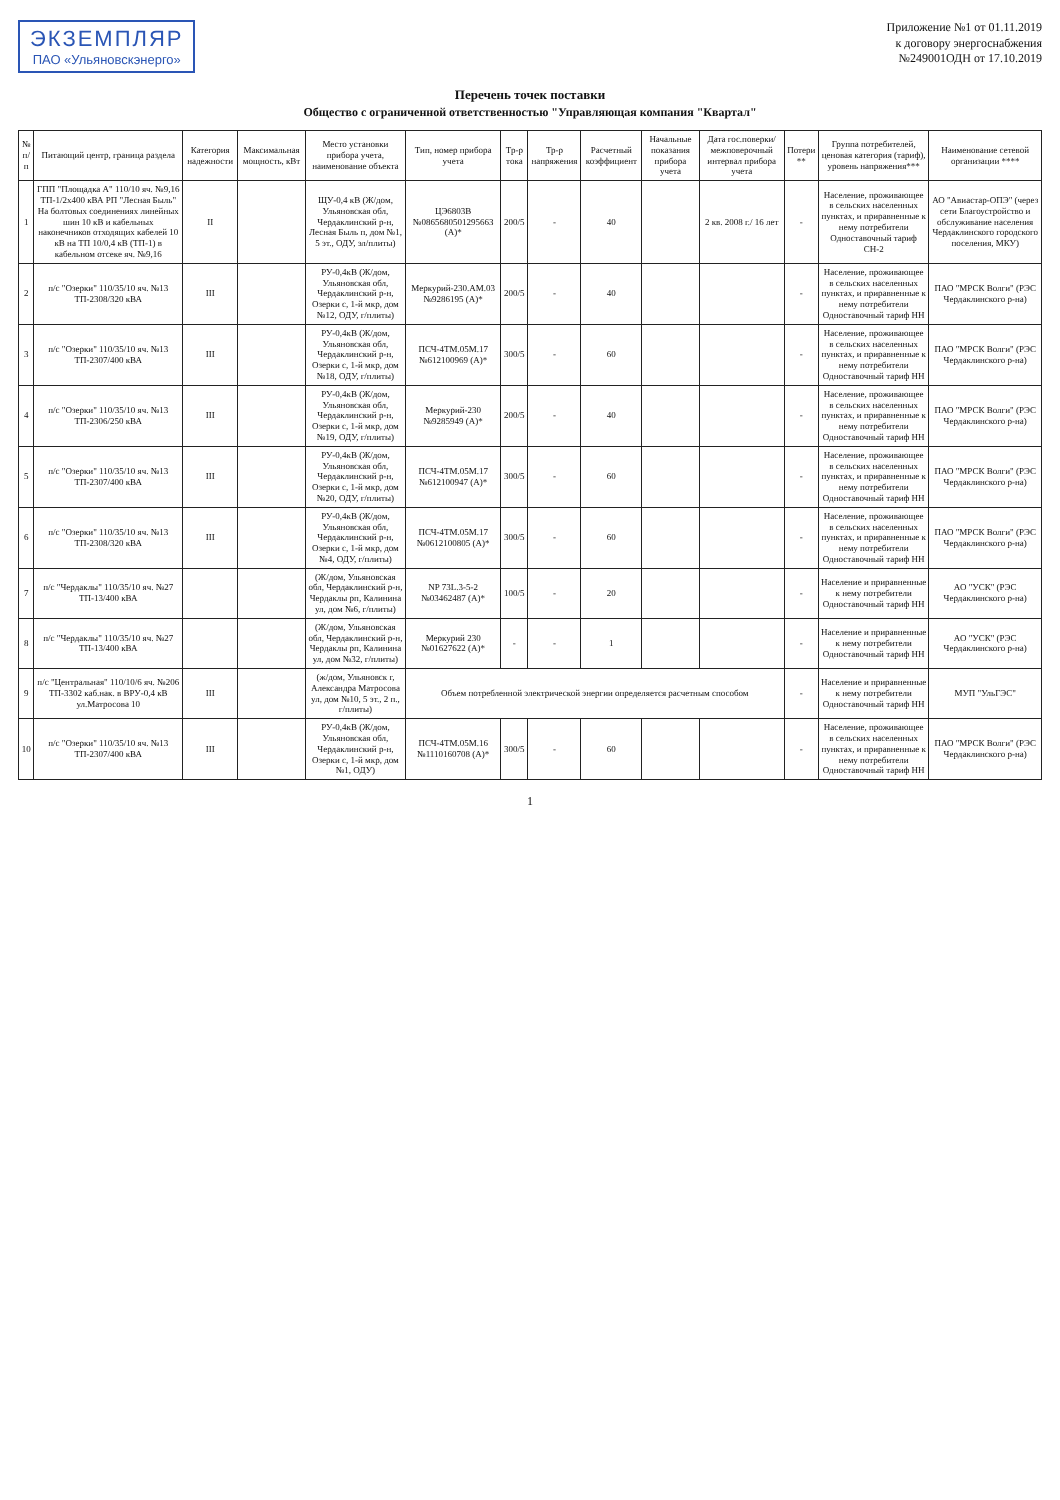ЭКЗЕМПЛЯР
ПАО «Ульяновскэнерго»
Приложение №1 от 01.11.2019
к договору энергоснабжения
№249001ОДН от 17.10.2019
Перечень точек поставки
Общество с ограниченной ответственностью "Управляющая компания "Квартал"
| № п/п | Питающий центр, граница раздела | Категория надежности | Максимальная мощность, кВт | Место установки прибора учета, наименование объекта | Тип, номер прибора учета | Тр-р тока | Тр-р напряжения | Расчетный коэффициент | Начальные показания прибора учета | Дата гос.поверки/ межповерочный интервал прибора учета | Потери ** | Группа потребителей, ценовая категория (тариф), уровень напряжения*** | Наименование сетевой организации **** |
| --- | --- | --- | --- | --- | --- | --- | --- | --- | --- | --- | --- | --- | --- |
| 1 | ГПП "Площадка А" 110/10 яч. №9,16 ТП-1/2х400 кВА РП "Лесная Быль" На болтовых соединениях линейных шин 10 кВ и кабельных наконечников отходящих кабелей 10 кВ на ТП 10/0,4 кВ (ТП-1) в кабельном отсеке яч. №9,16 | II | | ЩУ-0,4 кВ (Ж/дом, Ульяновская обл, Чердаклинский р-н, Лесная Быль п, дом №1, 5 эт., ОДУ, эл/плиты) | ЦЭ6803В №086568050129566З (А)* | 200/5 | - | 40 | | 2 кв. 2008 г./ 16 лет | - | Население, проживающее в сельских населенных пунктах, и приравненные к нему потребители Одноставочный тариф СН-2 | АО "Авиастар-ОПЭ" (через сети Благоустройство и обслуживание населения Чердаклинского городского поселения, МКУ) |
| 2 | п/с "Озерки" 110/35/10 яч. №13 ТП-2308/320 кВА | III | | РУ-0,4кВ (Ж/дом, Ульяновская обл, Чердаклинский р-н, Озерки с, 1-й мкр, дом №12, ОДУ, г/плиты) | Меркурий-230.АМ.03 №9286195 (А)* | 200/5 | - | 40 | | | - | Население, проживающее в сельских населенных пунктах, и приравненные к нему потребители Одноставочный тариф НН | ПАО "МРСК Волги" (РЭС Чердаклинского р-на) |
| 3 | п/с "Озерки" 110/35/10 яч. №13 ТП-2307/400 кВА | III | | РУ-0,4кВ (Ж/дом, Ульяновская обл, Чердаклинский р-н, Озерки с, 1-й мкр, дом №18, ОДУ, г/плиты) | ПСЧ-4ТМ.05М.17 №612100969 (А)* | 300/5 | - | 60 | | | - | Население, проживающее в сельских населенных пунктах, и приравненные к нему потребители Одноставочный тариф НН | ПАО "МРСК Волги" (РЭС Чердаклинского р-на) |
| 4 | п/с "Озерки" 110/35/10 яч. №13 ТП-2306/250 кВА | III | | РУ-0,4кВ (Ж/дом, Ульяновская обл, Чердаклинский р-н, Озерки с, 1-й мкр, дом №19, ОДУ, г/плиты) | Меркурий-230 №9285949 (А)* | 200/5 | - | 40 | | | - | Население, проживающее в сельских населенных пунктах, и приравненные к нему потребители Одноставочный тариф НН | ПАО "МРСК Волги" (РЭС Чердаклинского р-на) |
| 5 | п/с "Озерки" 110/35/10 яч. №13 ТП-2307/400 кВА | III | | РУ-0,4кВ (Ж/дом, Ульяновская обл, Чердаклинский р-н, Озерки с, 1-й мкр, дом №20, ОДУ, г/плиты) | ПСЧ-4ТМ.05М.17 №612100947 (А)* | 300/5 | - | 60 | | | - | Население, проживающее в сельских населенных пунктах, и приравненные к нему потребители Одноставочный тариф НН | ПАО "МРСК Волги" (РЭС Чердаклинского р-на) |
| 6 | п/с "Озерки" 110/35/10 яч. №13 ТП-2308/320 кВА | III | | РУ-0,4кВ (Ж/дом, Ульяновская обл, Чердаклинский р-н, Озерки с, 1-й мкр, дом №4, ОДУ, г/плиты) | ПСЧ-4ТМ.05М.17 №0612100805 (А)* | 300/5 | - | 60 | | | - | Население, проживающее в сельских населенных пунктах, и приравненные к нему потребители Одноставочный тариф НН | ПАО "МРСК Волги" (РЭС Чердаклинского р-на) |
| 7 | п/с "Чердаклы" 110/35/10 яч. №27 ТП-13/400 кВА | | | (Ж/дом, Ульяновская обл, Чердаклинский р-н, Чердаклы рп, Калинина ул, дом №6, г/плиты) | NP 73L.3-5-2 №03462487 (А)* | 100/5 | - | 20 | | | - | Население и приравненные к нему потребители Одноставочный тариф НН | АО "УСК" (РЭС Чердаклинского р-на) |
| 8 | п/с "Чердаклы" 110/35/10 яч. №27 ТП-13/400 кВА | | | (Ж/дом, Ульяновская обл, Чердаклинский р-н, Чердаклы рп, Калинина ул, дом №32, г/плиты) | Меркурий 230 №01627622 (А)* | - | - | 1 | | | - | Население и приравненные к нему потребители Одноставочный тариф НН | АО "УСК" (РЭС Чердаклинского р-на) |
| 9 | п/с "Центральная" 110/10/6 яч. №206 ТП-3302 каб.нак. в ВРУ-0,4 кВ ул.Матросова 10 | III | | (ж/дом, Ульяновск г, Александра Матросова ул, дом №10, 5 эт., 2 п., г/плиты) | Объем потребленной электрической энергии определяется расчетным способом | | | | | | - | Население и приравненные к нему потребители Одноставочный тариф НН | МУП "УльГЭС" |
| 10 | п/с "Озерки" 110/35/10 яч. №13 ТП-2307/400 кВА | III | | РУ-0,4кВ (Ж/дом, Ульяновская обл, Чердаклинский р-н, Озерки с, 1-й мкр, дом №1, ОДУ) | ПСЧ-4ТМ.05М.16 №1110160708 (А)* | 300/5 | - | 60 | | | - | Население, проживающее в сельских населенных пунктах, и приравненные к нему потребители Одноставочный тариф НН | ПАО "МРСК Волги" (РЭС Чердаклинского р-на) |
1